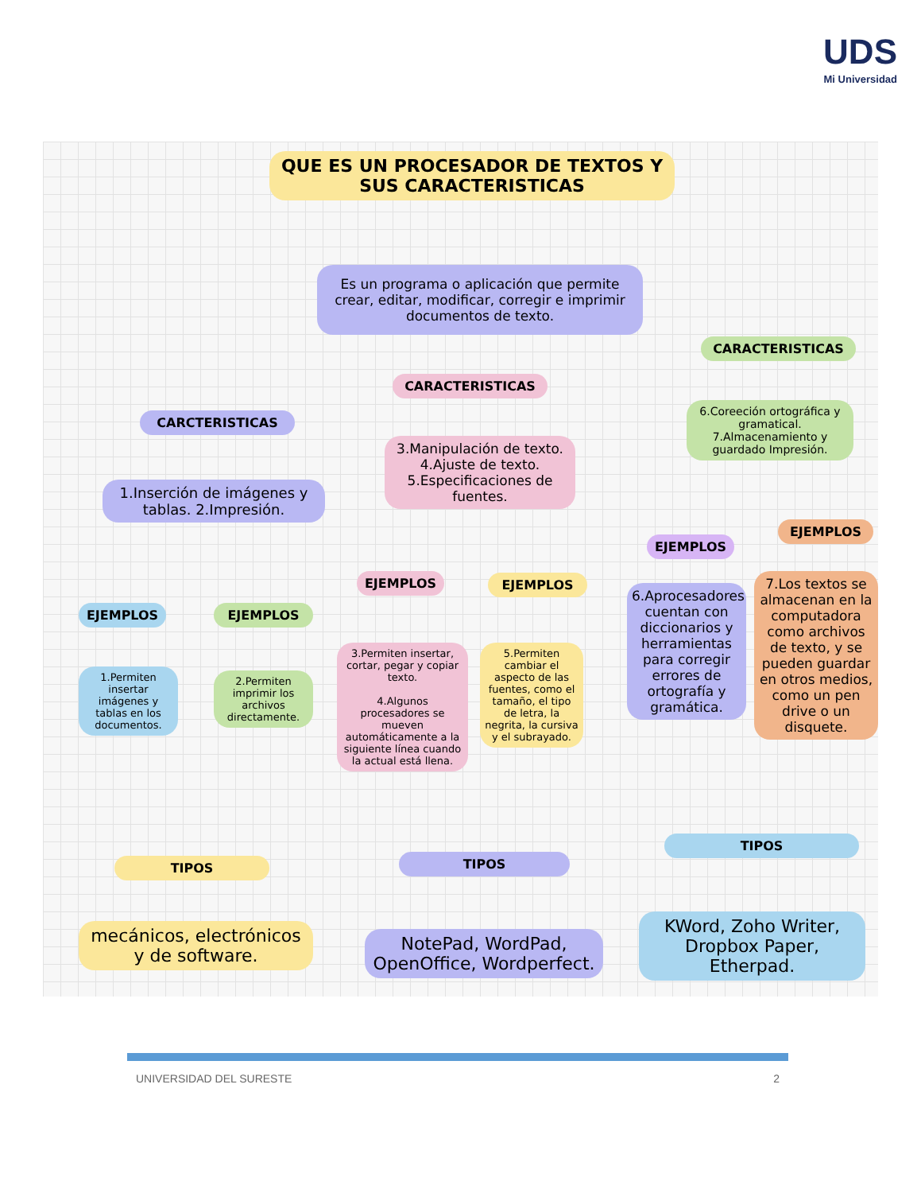UDS
Mi Universidad
QUE ES UN PROCESADOR DE TEXTOS Y SUS CARACTERISTICAS
Es un programa o aplicación que permite crear, editar, modificar, corregir e imprimir documentos de texto.
CARCTERISTICAS
1.Inserción de imágenes y tablas. 2.Impresión.
CARACTERISTICAS
3.Manipulación de texto. 4.Ajuste de texto. 5.Especificaciones de fuentes.
CARACTERISTICAS
6.Coreeción ortográfica y gramatical. 7.Almacenamiento y guardado Impresión.
EJEMPLOS EJEMPLOS
EJEMPLOS EJEMPLOS
EJEMPLOS
EJEMPLOS
1.Permiten insertar imágenes y tablas en los documentos.
2.Permiten imprimir los archivos directamente.
3.Permiten insertar, cortar, pegar y copiar texto.
4.Algunos procesadores se mueven automáticamente a la siguiente línea cuando la actual está llena.
5.Permiten cambiar el aspecto de las fuentes, como el tamaño, el tipo de letra, la negrita, la cursiva y el subrayado.
6.Aprocesadores cuentan con diccionarios y herramientas para corregir errores de ortografía y gramática.
7.Los textos se almacenan en la computadora como archivos de texto, y se pueden guardar en otros medios, como un pen drive o un disquete.
TIPOS TIPOS
TIPOS
mecánicos, electrónicos y de software.
NotePad, WordPad, OpenOffice, Wordperfect.
KWord, Zoho Writer, Dropbox Paper, Etherpad.
UNIVERSIDAD DEL SURESTE 2